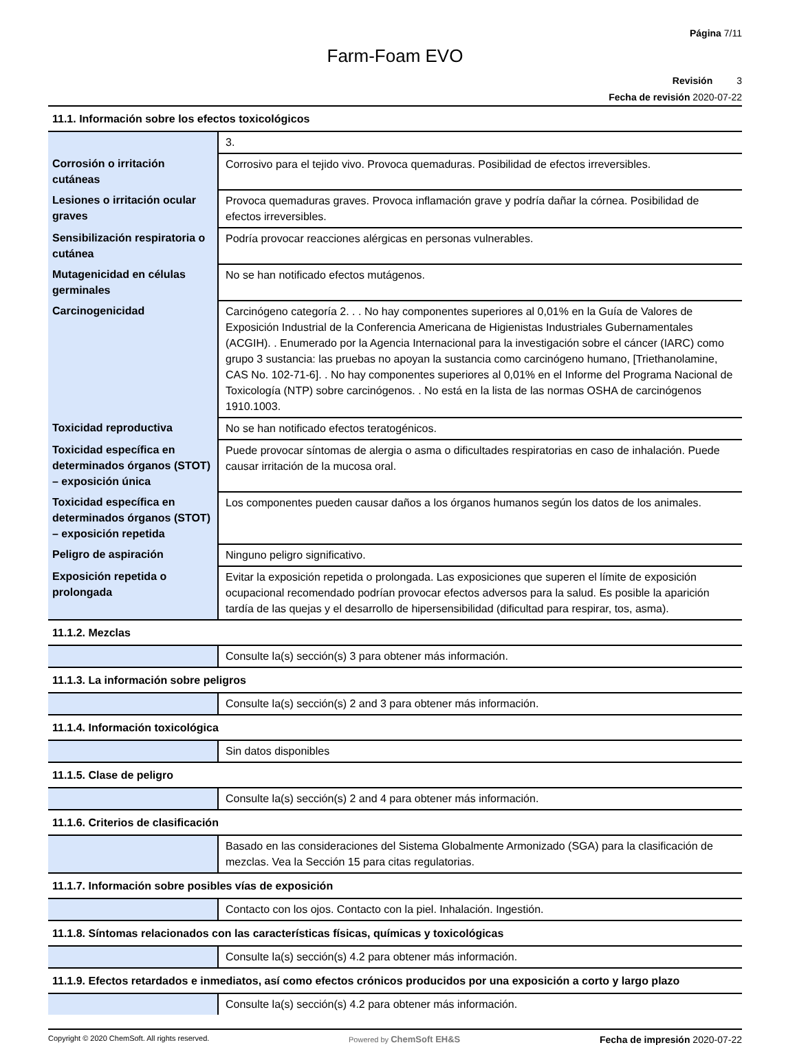Página 7/11
Farm-Foam EVO
Revisión 3
Fecha de revisión 2020-07-22
| 11.1. Información sobre los efectos toxicológicos | |
| | 3. |
| Corrosión o irritación cutáneas | Corrosivo para el tejido vivo. Provoca quemaduras. Posibilidad de efectos irreversibles. |
| Lesiones o irritación ocular graves | Provoca quemaduras graves. Provoca inflamación grave y podría dañar la córnea. Posibilidad de efectos irreversibles. |
| Sensibilización respiratoria o cutánea | Podría provocar reacciones alérgicas en personas vulnerables. |
| Mutagenicidad en células germinales | No se han notificado efectos mutágenos. |
| Carcinogenicidad | Carcinógeno categoría 2. . . No hay componentes superiores al 0,01% en la Guía de Valores de Exposición Industrial de la Conferencia Americana de Higienistas Industriales Gubernamentales (ACGIH). . Enumerado por la Agencia Internacional para la investigación sobre el cáncer (IARC) como grupo 3 sustancia: las pruebas no apoyan la sustancia como carcinógeno humano, [Triethanolamine, CAS No. 102-71-6]. . No hay componentes superiores al 0,01% en el Informe del Programa Nacional de Toxicología (NTP) sobre carcinógenos. . No está en la lista de las normas OSHA de carcinógenos 1910.1003. |
| Toxicidad reproductiva | No se han notificado efectos teratogénicos. |
| Toxicidad específica en determinados órganos (STOT) – exposición única | Puede provocar síntomas de alergia o asma o dificultades respiratorias en caso de inhalación. Puede causar irritación de la mucosa oral. |
| Toxicidad específica en determinados órganos (STOT) – exposición repetida | Los componentes pueden causar daños a los órganos humanos según los datos de los animales. |
| Peligro de aspiración | Ninguno peligro significativo. |
| Exposición repetida o prolongada | Evitar la exposición repetida o prolongada. Las exposiciones que superen el límite de exposición ocupacional recomendado podrían provocar efectos adversos para la salud. Es posible la aparición tardía de las quejas y el desarrollo de hipersensibilidad (dificultad para respirar, tos, asma). |
| 11.1.2. Mezclas | |
| | Consulte la(s) sección(s) 3 para obtener más información. |
| 11.1.3. La información sobre peligros | |
| | Consulte la(s) sección(s) 2 and 3 para obtener más información. |
| 11.1.4. Información toxicológica | |
| | Sin datos disponibles |
| 11.1.5. Clase de peligro | |
| | Consulte la(s) sección(s) 2 and 4 para obtener más información. |
| 11.1.6. Criterios de clasificación | |
| | Basado en las consideraciones del Sistema Globalmente Armonizado (SGA) para la clasificación de mezclas. Vea la Sección 15 para citas regulatorias. |
| 11.1.7. Información sobre posibles vías de exposición | |
| | Contacto con los ojos. Contacto con la piel. Inhalación. Ingestión. |
| 11.1.8. Síntomas relacionados con las características físicas, químicas y toxicológicas | |
| | Consulte la(s) sección(s) 4.2 para obtener más información. |
| 11.1.9. Efectos retardados e inmediatos, así como efectos crónicos producidos por una exposición a corto y largo plazo | |
| | Consulte la(s) sección(s) 4.2 para obtener más información. |
Copyright © 2020 ChemSoft. All rights reserved.
Powered by ChemSoft EH&S Fecha de impresión 2020-07-22